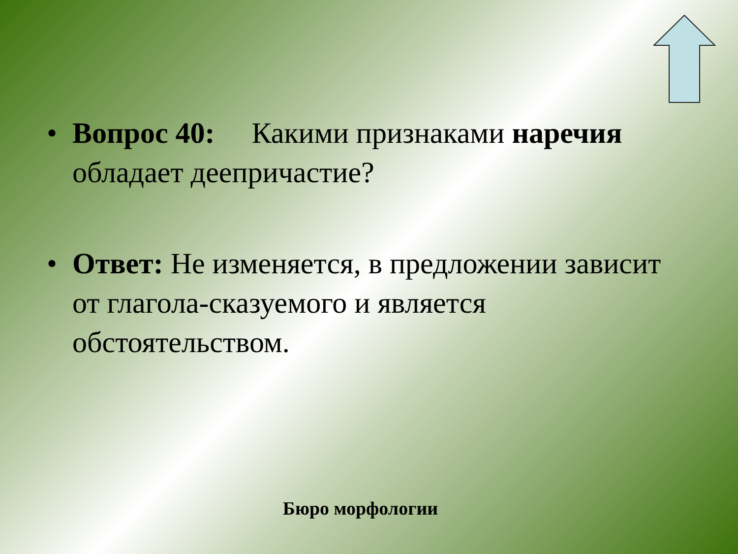• Вопрос 40: Какими признаками наречия обладает деепричастие?
• Ответ: Не изменяется, в предложении зависит от глагола-сказуемого и является обстоятельством.
Бюро морфологии